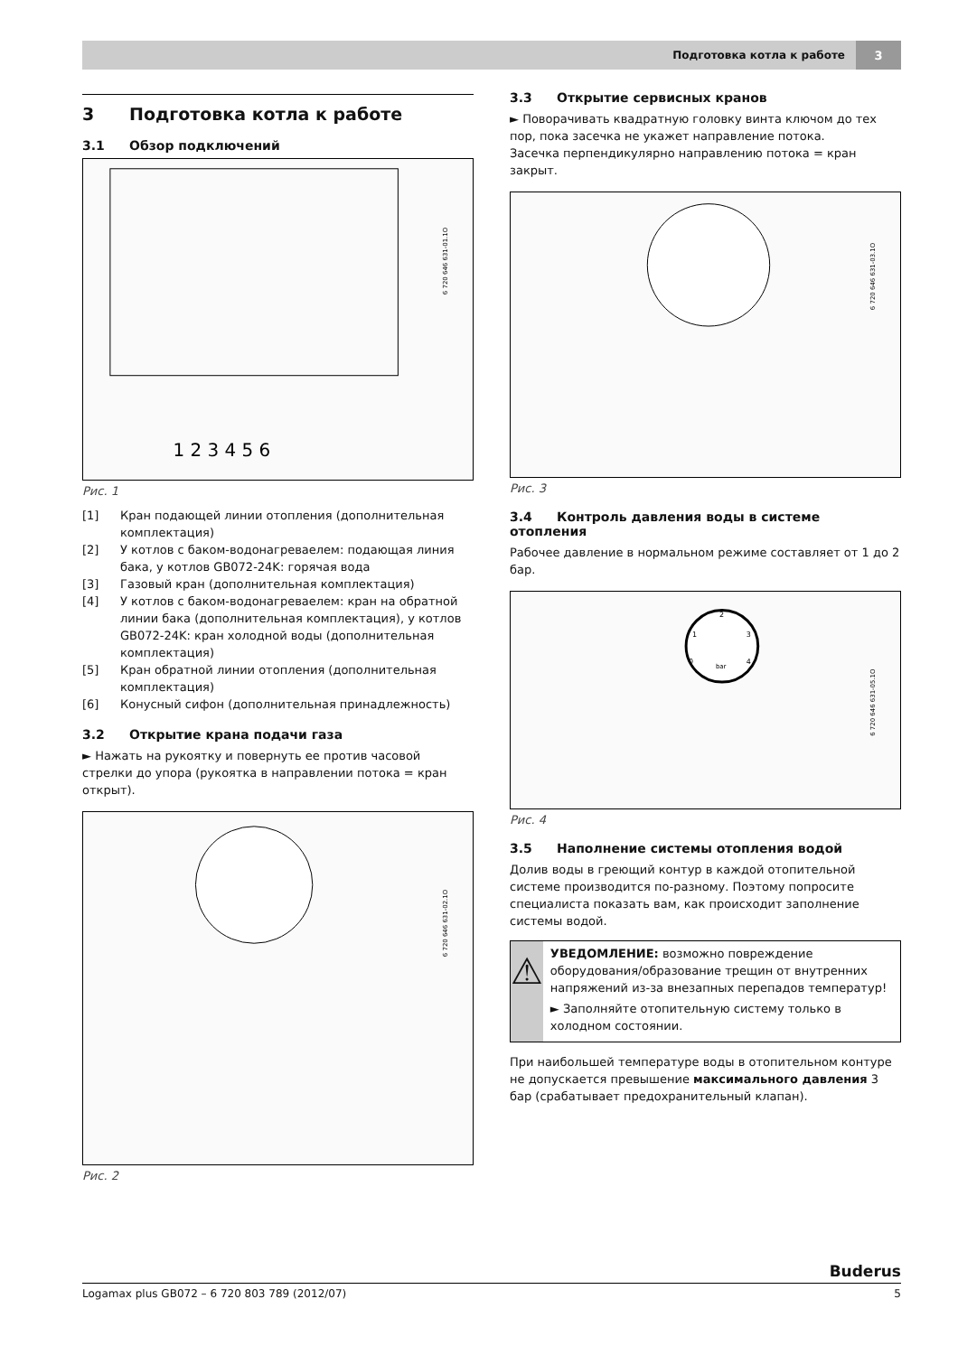Подготовка котла к работе 3
3 Подготовка котла к работе
3.1 Обзор подключений
1 2 3 4 5 6
6 720 646 631-01.1O
Рис. 1
[1] Кран подающей линии отопления (дополнительная комплектация)
[2] У котлов с баком-водонагреваелем: подающая линия бака, у котлов GB072-24K: горячая вода
[3] Газовый кран (дополнительная комплектация)
[4] У котлов с баком-водонагреваелем: кран на обратной линии бака (дополнительная комплектация), у котлов GB072-24K: кран холодной воды (дополнительная комплектация)
[5] Кран обратной линии отопления (дополнительная комплектация)
[6] Конусный сифон (дополнительная принадлежность)
3.2 Открытие крана подачи газа
► Нажать на рукоятку и повернуть ее против часовой стрелки до упора (рукоятка в направлении потока = кран открыт).
6 720 646 631-02.1O
Рис. 2
3.3 Открытие сервисных кранов
► Поворачивать квадратную головку винта ключом до тех пор, пока засечка не укажет направление потока.
Засечка перпендикулярно направлению потока = кран закрыт.
6 720 646 631-03.1O
Рис. 3
3.4 Контроль давления воды в системе отопления
Рабочее давление в нормальном режиме составляет от 1 до 2 бар.
0
1
2
3
4
bar
6 720 646 631-05.1O
Рис. 4
3.5 Наполнение системы отопления водой
Долив воды в греющий контур в каждой отопительной системе производится по-разному. Поэтому попросите специалиста показать вам, как происходит заполнение системы водой.
⚠
УВЕДОМЛЕНИЕ: возможно повреждение оборудования/образование трещин от внутренних напряжений из-за внезапных перепадов температур!
► Заполняйте отопительную систему только в холодном состоянии.
При наибольшей температуре воды в отопительном контуре не допускается превышение максимального давления 3 бар (срабатывает предохранительный клапан).
Buderus
Logamax plus GB072 – 6 720 803 789 (2012/07) 5